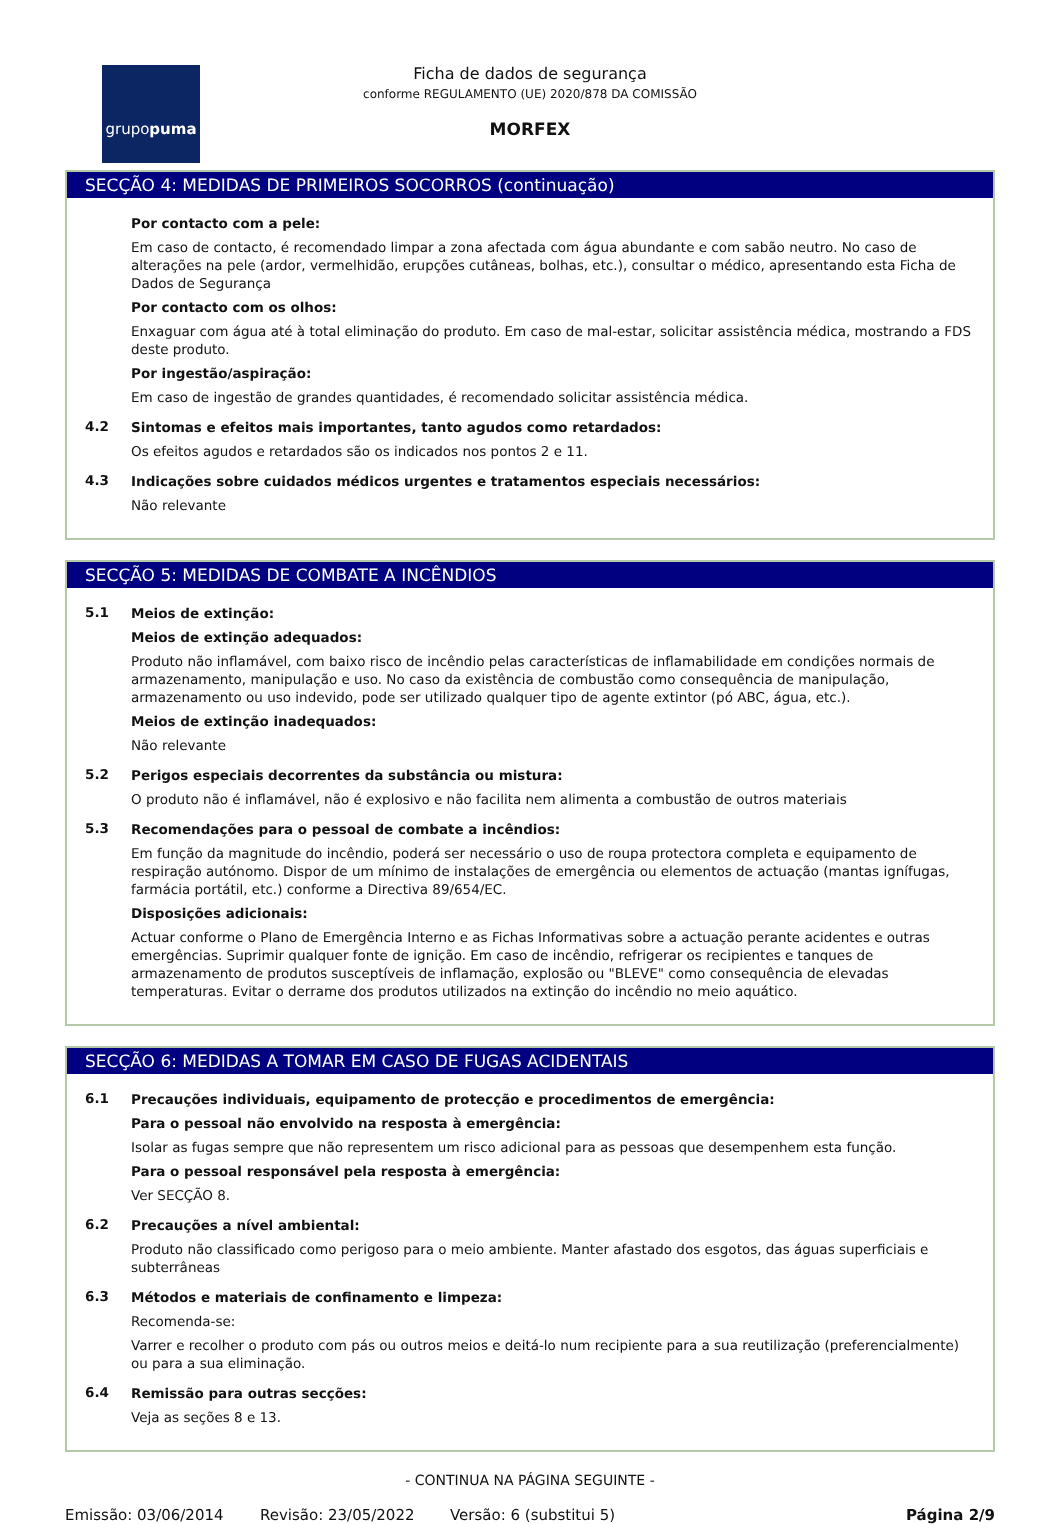grupopuma
Ficha de dados de segurança
conforme REGULAMENTO (UE) 2020/878 DA COMISSÃO
MORFEX
SECÇÃO 4: MEDIDAS DE PRIMEIROS SOCORROS (continuação)
Por contacto com a pele:
Em caso de contacto, é recomendado limpar a zona afectada com água abundante e com sabão neutro. No caso de alterações na pele (ardor, vermelhidão, erupções cutâneas, bolhas, etc.), consultar o médico, apresentando esta Ficha de Dados de Segurança
Por contacto com os olhos:
Enxaguar com água até à total eliminação do produto. Em caso de mal-estar, solicitar assistência médica, mostrando a FDS deste produto.
Por ingestão/aspiração:
Em caso de ingestão de grandes quantidades, é recomendado solicitar assistência médica.
4.2
Sintomas e efeitos mais importantes, tanto agudos como retardados:
Os efeitos agudos e retardados são os indicados nos pontos 2 e 11.
4.3
Indicações sobre cuidados médicos urgentes e tratamentos especiais necessários:
Não relevante
SECÇÃO 5: MEDIDAS DE COMBATE A INCÊNDIOS
5.1
Meios de extinção:
Meios de extinção adequados:
Produto não inflamável, com baixo risco de incêndio pelas características de inflamabilidade em condições normais de armazenamento, manipulação e uso. No caso da existência de combustão como consequência de manipulação, armazenamento ou uso indevido, pode ser utilizado qualquer tipo de agente extintor (pó ABC, água, etc.).
Meios de extinção inadequados:
Não relevante
5.2
Perigos especiais decorrentes da substância ou mistura:
O produto não é inflamável, não é explosivo e não facilita nem alimenta a combustão de outros materiais
5.3
Recomendações para o pessoal de combate a incêndios:
Em função da magnitude do incêndio, poderá ser necessário o uso de roupa protectora completa e equipamento de respiração autónomo. Dispor de um mínimo de instalações de emergência ou elementos de actuação (mantas ignífugas, farmácia portátil, etc.) conforme a Directiva 89/654/EC.
Disposições adicionais:
Actuar conforme o Plano de Emergência Interno e as Fichas Informativas sobre a actuação perante acidentes e outras emergências. Suprimir qualquer fonte de ignição. Em caso de incêndio, refrigerar os recipientes e tanques de armazenamento de produtos susceptíveis de inflamação, explosão ou "BLEVE" como consequência de elevadas temperaturas. Evitar o derrame dos produtos utilizados na extinção do incêndio no meio aquático.
SECÇÃO 6: MEDIDAS A TOMAR EM CASO DE FUGAS ACIDENTAIS
6.1
Precauções individuais, equipamento de protecção e procedimentos de emergência:
Para o pessoal não envolvido na resposta à emergência:
Isolar as fugas sempre que não representem um risco adicional para as pessoas que desempenhem esta função.
Para o pessoal responsável pela resposta à emergência:
Ver SECÇÃO 8.
6.2
Precauções a nível ambiental:
Produto não classificado como perigoso para o meio ambiente. Manter afastado dos esgotos, das águas superficiais e subterrâneas
6.3
Métodos e materiais de confinamento e limpeza:
Recomenda-se:
Varrer e recolher o produto com pás ou outros meios e deitá-lo num recipiente para a sua reutilização (preferencialmente) ou para a sua eliminação.
6.4
Remissão para outras secções:
Veja as seções 8 e 13.
- CONTINUA NA PÁGINA SEGUINTE -
Emissão: 03/06/2014 Revisão: 23/05/2022 Versão: 6 (substitui 5) Página 2/9